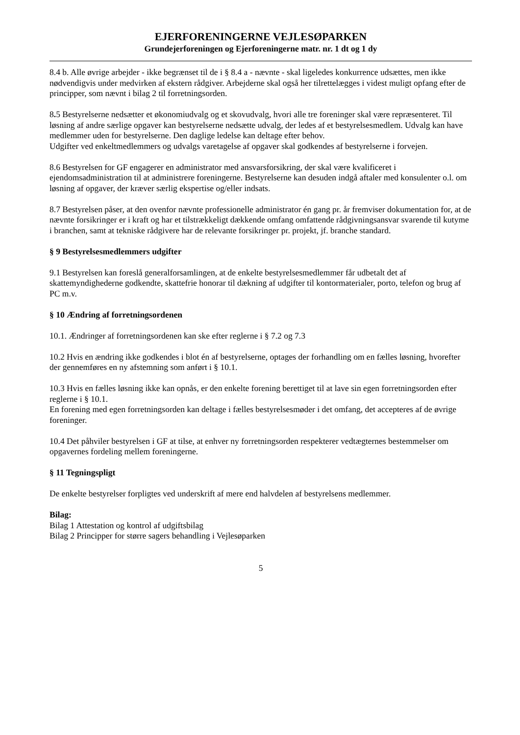EJERFORENINGERNE VEJLESØPARKEN
Grundejerforeningen og Ejerforeningerne matr. nr. 1 dt og 1 dy
8.4 b. Alle øvrige arbejder - ikke begrænset til de i § 8.4 a - nævnte - skal ligeledes konkurrence udsættes, men ikke nødvendigvis under medvirken af ekstern rådgiver. Arbejderne skal også her tilrettelægges i videst muligt opfang efter de principper, som nævnt i bilag 2 til forretningsorden.
8. 5 Bestyrelserne nedsætter et økonomiudvalg og et skovudvalg, hvori alle tre foreninger skal være repræsenteret. Til løsning af andre særlige opgaver kan bestyrelserne nedsætte udvalg, der ledes af et bestyrelsesmedlem. Udvalg kan have medlemmer uden for bestyrelserne. Den daglige ledelse kan deltage efter behov.
Udgifter ved enkeltmedlemmers og udvalgs varetagelse af opgaver skal godkendes af bestyrelserne i forvejen.
8.6 Bestyrelsen for GF engagerer en administrator med ansvarsforsikring, der skal være kvalificeret i ejendomsadministration til at administrere foreningerne. Bestyrelserne kan desuden indgå aftaler med konsulenter o.l. om løsning af opgaver, der kræver særlig ekspertise og/eller indsats.
8.7 Bestyrelsen påser, at den ovenfor nævnte professionelle administrator én gang pr. år fremviser dokumentation for, at de nævnte forsikringer er i kraft og har et tilstrækkeligt dækkende omfang omfattende rådgivningsansvar svarende til kutyme i branchen, samt at tekniske rådgivere har de relevante forsikringer pr. projekt, jf. branche standard.
§ 9 Bestyrelsesmedlemmers udgifter
9.1 Bestyrelsen kan foreslå generalforsamlingen, at de enkelte bestyrelsesmedlemmer får udbetalt det af skattemyndighederne godkendte, skattefrie honorar til dækning af udgifter til kontormaterialer, porto, telefon og brug af PC m.v.
§ 10 Ændring af forretningsordenen
10.1. Ændringer af forretningsordenen kan ske efter reglerne i § 7.2 og 7.3
10.2 Hvis en ændring ikke godkendes i blot én af bestyrelserne, optages der forhandling om en fælles løsning, hvorefter der gennemføres en ny afstemning som anført i § 10.1.
10.3 Hvis en fælles løsning ikke kan opnås, er den enkelte forening berettiget til at lave sin egen forretningsorden efter reglerne i § 10.1.
En forening med egen forretningsorden kan deltage i fælles bestyrelsesmøder i det omfang, det accepteres af de øvrige foreninger.
10.4 Det påhviler bestyrelsen i GF at tilse, at enhver ny forretningsorden respekterer vedtægternes bestemmelser om opgavernes fordeling mellem foreningerne.
§ 11 Tegningspligt
De enkelte bestyrelser forpligtes ved underskrift af mere end halvdelen af bestyrelsens medlemmer.
Bilag:
Bilag 1 Attestation og kontrol af udgiftsbilag
Bilag 2 Principper for større sagers behandling i Vejlesøparken
5